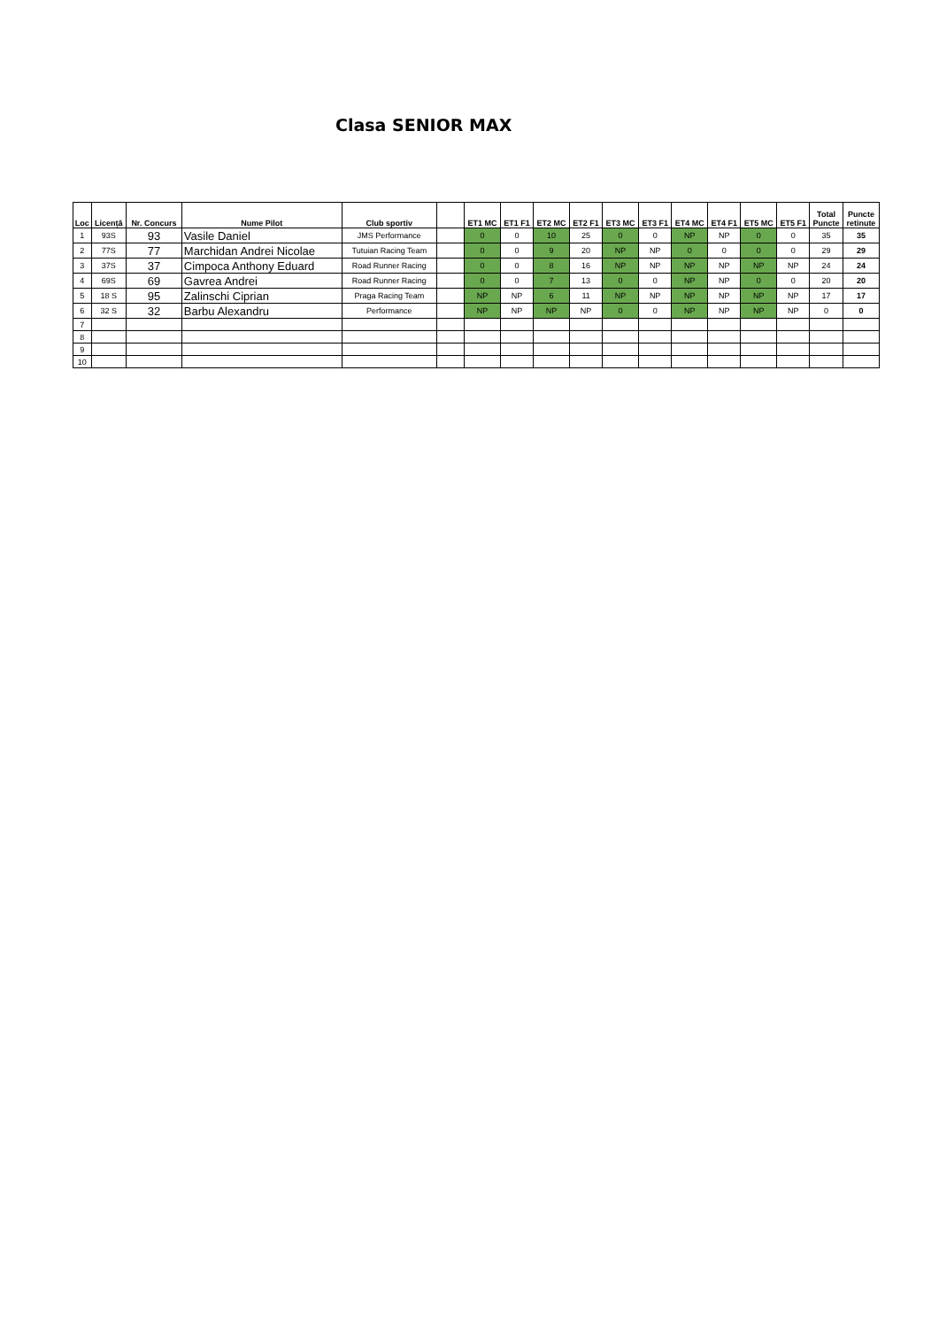Clasa SENIOR MAX
| Loc | Licență | Nr. Concurs | Nume Pilot | Club sportiv | | ET1 MC | ET1 F1 | ET2 MC | ET2 F1 | ET3 MC | ET3 F1 | ET4 MC | ET4 F1 | ET5 MC | ET5 F1 | Total Puncte | Puncte retinute |
| --- | --- | --- | --- | --- | --- | --- | --- | --- | --- | --- | --- | --- | --- | --- | --- | --- | --- |
| 1 | 93S | 93 | Vasile Daniel | JMS Performance | | 0 | 0 | 10 | 25 | 0 | 0 | NP | NP | 0 | 0 | 35 | 35 |
| 2 | 77S | 77 | Marchidan Andrei Nicolae | Tutuian Racing Team | | 0 | 0 | 9 | 20 | NP | NP | 0 | 0 | 0 | 0 | 29 | 29 |
| 3 | 37S | 37 | Cimpoca Anthony Eduard | Road Runner Racing | | 0 | 0 | 8 | 16 | NP | NP | NP | NP | NP | NP | 24 | 24 |
| 4 | 69S | 69 | Gavrea Andrei | Road Runner Racing | | 0 | 0 | 7 | 13 | 0 | 0 | NP | NP | 0 | 0 | 20 | 20 |
| 5 | 18 S | 95 | Zalinschi Ciprian | Praga Racing Team | | NP | NP | 6 | 11 | NP | NP | NP | NP | NP | NP | 17 | 17 |
| 6 | 32 S | 32 | Barbu Alexandru | Performance | | NP | NP | NP | NP | 0 | 0 | NP | NP | NP | NP | 0 | 0 |
| 7 | | | | | | | | | | | | | | | | | |
| 8 | | | | | | | | | | | | | | | | | |
| 9 | | | | | | | | | | | | | | | | | |
| 10 | | | | | | | | | | | | | | | | | |